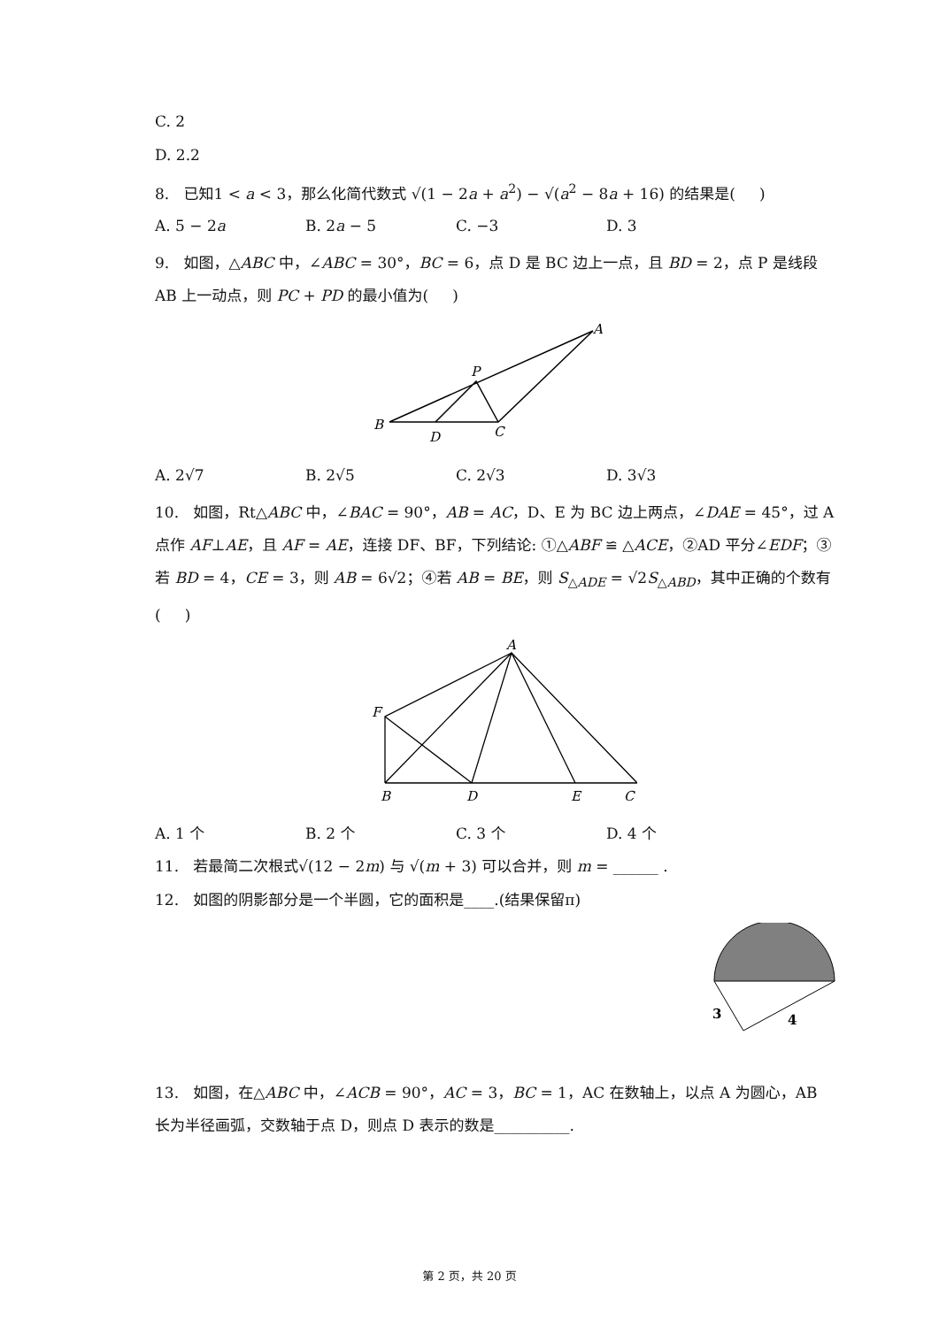C. 2
D. 2.2
8. 已知1 < a < 3，那么化简代数式 √(1 − 2a + a<sup>2</sup>) − √(a<sup>2</sup> − 8a + 16) 的结果是( )
A. 5 − 2a B. 2a − 5 C. −3 D. 3
9. 如图，△ABC 中，∠ABC = 30°，BC = 6，点 D 是 BC 边上一点，且 BD = 2，点 P 是线段 AB 上一动点，则 PC + PD 的最小值为( )
B
D
C
P
A
A. 2√7 B. 2√5 C. 2√3 D. 3√3
10. 如图，Rt△ABC 中，∠BAC = 90°，AB = AC，D、E 为 BC 边上两点，∠DAE = 45°，过 A 点作 AF⊥AE，且 AF = AE，连接 DF、BF，下列结论: ①△ABF ≌ △ACE，②AD 平分∠EDF；③若 BD = 4，CE = 3，则 AB = 6√2；④若 AB = BE，则 S<sub>△ADE</sub> = √2S<sub>△ABD</sub>，其中正确的个数有( )
B
D
E
C
F
A
A. 1 个 B. 2 个 C. 3 个 D. 4 个
11. 若最简二次根式√(12 − 2m) 与 √(m + 3) 可以合并，则 m = ______ .
12. 如图的阴影部分是一个半圆，它的面积是____.(结果保留π)
3
4
13. 如图，在△ABC 中，∠ACB = 90°，AC = 3，BC = 1，AC 在数轴上，以点 A 为圆心，AB 长为半径画弧，交数轴于点 D，则点 D 表示的数是__________.
第 2 页，共 20 页